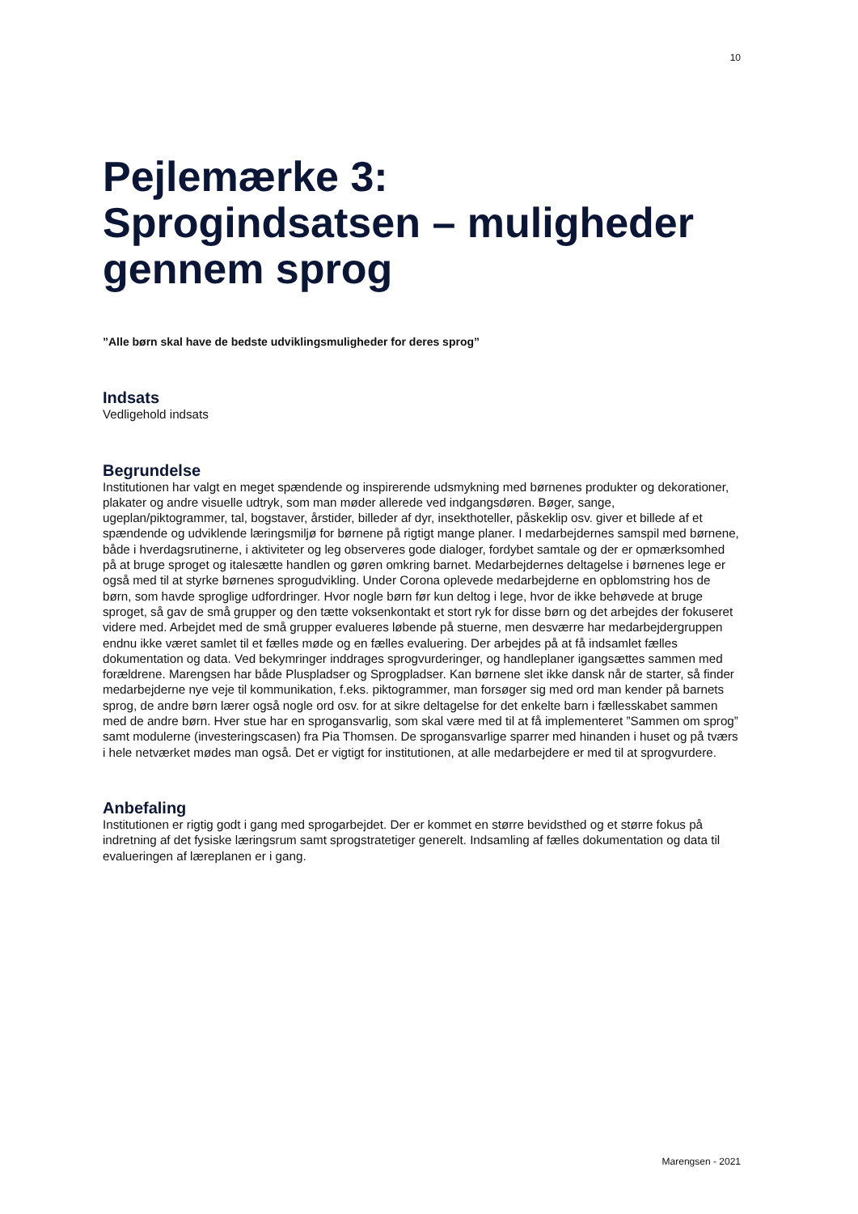10
Pejlemærke 3:
Sprogindsatsen – muligheder gennem sprog
”Alle børn skal have de bedste udviklingsmuligheder for deres sprog”
Indsats
Vedligehold indsats
Begrundelse
Institutionen har valgt en meget spændende og inspirerende udsmykning med børnenes produkter og dekorationer, plakater og andre visuelle udtryk, som man møder allerede ved indgangsdøren. Bøger, sange, ugeplan/piktogrammer, tal, bogstaver, årstider, billeder af dyr, insekthoteller, påskeklip osv. giver et billede af et spændende og udviklende læringsmiljø for børnene på rigtigt mange planer. I medarbejdernes samspil med børnene, både i hverdagsrutinerne, i aktiviteter og leg observeres gode dialoger, fordybet samtale og der er opmærksomhed på at bruge sproget og italesætte handlen og gøren omkring barnet. Medarbejdernes deltagelse i børnenes lege er også med til at styrke børnenes sprogudvikling. Under Corona oplevede medarbejderne en opblomstring hos de børn, som havde sproglige udfordringer. Hvor nogle børn før kun deltog i lege, hvor de ikke behøvede at bruge sproget, så gav de små grupper og den tætte voksenkontakt et stort ryk for disse børn og det arbejdes der fokuseret videre med. Arbejdet med de små grupper evalueres løbende på stuerne, men desværre har medarbejdergruppen endnu ikke været samlet til et fælles møde og en fælles evaluering. Der arbejdes på at få indsamlet fælles dokumentation og data. Ved bekymringer inddrages sprogvurderinger, og handleplaner igangsættes sammen med forældrene. Marengsen har både Pluspladser og Sprogpladser. Kan børnene slet ikke dansk når de starter, så finder medarbejderne nye veje til kommunikation, f.eks. piktogrammer, man forsøger sig med ord man kender på barnets sprog, de andre børn lærer også nogle ord osv. for at sikre deltagelse for det enkelte barn i fællesskabet sammen med de andre børn. Hver stue har en sprogansvarlig, som skal være med til at få implementeret ”Sammen om sprog” samt modulerne (investeringscasen) fra Pia Thomsen. De sprogansvarlige sparrer med hinanden i huset og på tværs i hele netværket mødes man også. Det er vigtigt for institutionen, at alle medarbejdere er med til at sprogvurdere.
Anbefaling
Institutionen er rigtig godt i gang med sprogarbejdet. Der er kommet en større bevidsthed og et større fokus på indretning af det fysiske læringsrum samt sprogstratetiger generelt. Indsamling af fælles dokumentation og data til evalueringen af læreplanen er i gang.
Marengsen - 2021